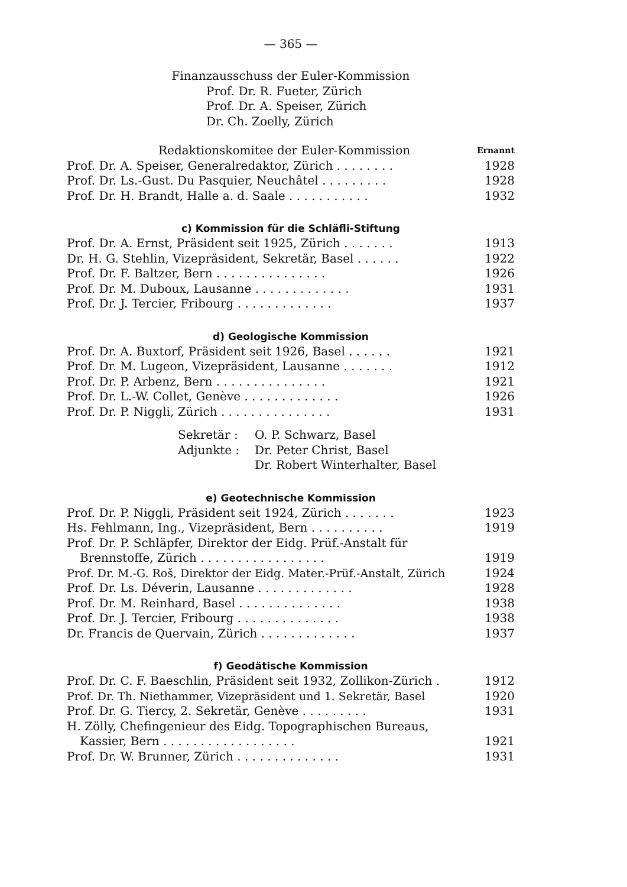— 365 —
Finanzausschuss der Euler-Kommission
Prof. Dr. R. Fueter, Zürich
Prof. Dr. A. Speiser, Zürich
Dr. Ch. Zoelly, Zürich
Redaktionskomitee der Euler-Kommission Ernannt
Prof. Dr. A. Speiser, Generalredaktor, Zürich . . . . . . . . 1928
Prof. Dr. Ls.-Gust. Du Pasquier, Neuchâtel . . . . . . . . . 1928
Prof. Dr. H. Brandt, Halle a. d. Saale . . . . . . . . . . . 1932
c) Kommission für die Schläfli-Stiftung
Prof. Dr. A. Ernst, Präsident seit 1925, Zürich . . . . . . . 1913
Dr. H. G. Stehlin, Vizepräsident, Sekretär, Basel . . . . . . 1922
Prof. Dr. F. Baltzer, Bern . . . . . . . . . . . . . . . 1926
Prof. Dr. M. Duboux, Lausanne . . . . . . . . . . . . . 1931
Prof. Dr. J. Tercier, Fribourg . . . . . . . . . . . . . 1937
d) Geologische Kommission
Prof. Dr. A. Buxtorf, Präsident seit 1926, Basel . . . . . . 1921
Prof. Dr. M. Lugeon, Vizepräsident, Lausanne . . . . . . . 1912
Prof. Dr. P. Arbenz, Bern . . . . . . . . . . . . . . . 1921
Prof. Dr. L.-W. Collet, Genève . . . . . . . . . . . . . 1926
Prof. Dr. P. Niggli, Zürich . . . . . . . . . . . . . . . 1931
Sekretär : O. P. Schwarz, Basel Adjunkte : Dr. Peter Christ, Basel Dr. Robert Winterhalter, Basel
e) Geotechnische Kommission
Prof. Dr. P. Niggli, Präsident seit 1924, Zürich . . . . . . . 1923
Hs. Fehlmann, Ing., Vizepräsident, Bern . . . . . . . . . . 1919
Prof. Dr. P. Schläpfer, Direktor der Eidg. Prüf.-Anstalt für
Brennstoffe, Zürich . . . . . . . . . . . . . . . . . 1919
Prof. Dr. M.-G. Roš, Direktor der Eidg. Mater.-Prüf.-Anstalt, Zürich 1924
Prof. Dr. Ls. Déverin, Lausanne . . . . . . . . . . . . . 1928
Prof. Dr. M. Reinhard, Basel . . . . . . . . . . . . . . 1938
Prof. Dr. J. Tercier, Fribourg . . . . . . . . . . . . . . 1938
Dr. Francis de Quervain, Zürich . . . . . . . . . . . . . 1937
f) Geodätische Kommission
Prof. Dr. C. F. Baeschlin, Präsident seit 1932, Zollikon-Zürich . 1912
Prof. Dr. Th. Niethammer, Vizepräsident und 1. Sekretär, Basel 1920
Prof. Dr. G. Tiercy, 2. Sekretär, Genève . . . . . . . . . 1931
H. Zölly, Chefingenieur des Eidg. Topographischen Bureaus,
Kassier, Bern . . . . . . . . . . . . . . . . . . 1921
Prof. Dr. W. Brunner, Zürich . . . . . . . . . . . . . . 1931